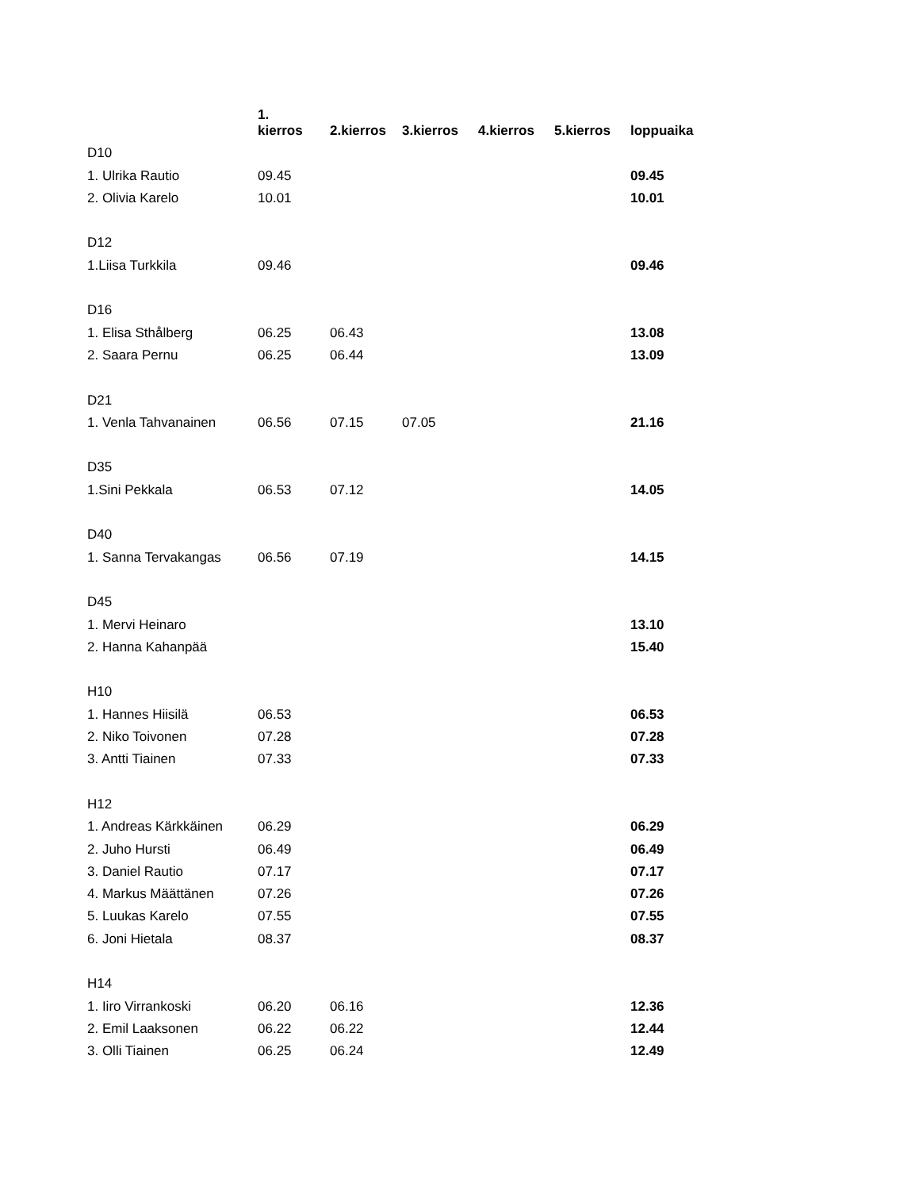| | 1. kierros | 2.kierros | 3.kierros | 4.kierros | 5.kierros | loppuaika |
| --- | --- | --- | --- | --- | --- | --- |
| D10 | | | | | | |
| 1. Ulrika Rautio | 09.45 | | | | | 09.45 |
| 2. Olivia Karelo | 10.01 | | | | | 10.01 |
| D12 | | | | | | |
| 1.Liisa Turkkila | 09.46 | | | | | 09.46 |
| D16 | | | | | | |
| 1. Elisa Sthålberg | 06.25 | 06.43 | | | | 13.08 |
| 2. Saara Pernu | 06.25 | 06.44 | | | | 13.09 |
| D21 | | | | | | |
| 1. Venla Tahvanainen | 06.56 | 07.15 | 07.05 | | | 21.16 |
| D35 | | | | | | |
| 1.Sini Pekkala | 06.53 | 07.12 | | | | 14.05 |
| D40 | | | | | | |
| 1. Sanna Tervakangas | 06.56 | 07.19 | | | | 14.15 |
| D45 | | | | | | |
| 1. Mervi Heinaro | | | | | | 13.10 |
| 2. Hanna Kahanpää | | | | | | 15.40 |
| H10 | | | | | | |
| 1. Hannes Hiisilä | 06.53 | | | | | 06.53 |
| 2. Niko Toivonen | 07.28 | | | | | 07.28 |
| 3. Antti Tiainen | 07.33 | | | | | 07.33 |
| H12 | | | | | | |
| 1. Andreas Kärkkäinen | 06.29 | | | | | 06.29 |
| 2. Juho Hursti | 06.49 | | | | | 06.49 |
| 3. Daniel Rautio | 07.17 | | | | | 07.17 |
| 4. Markus Määttänen | 07.26 | | | | | 07.26 |
| 5. Luukas Karelo | 07.55 | | | | | 07.55 |
| 6. Joni Hietala | 08.37 | | | | | 08.37 |
| H14 | | | | | | |
| 1. Iiro Virrankoski | 06.20 | 06.16 | | | | 12.36 |
| 2. Emil Laaksonen | 06.22 | 06.22 | | | | 12.44 |
| 3. Olli Tiainen | 06.25 | 06.24 | | | | 12.49 |